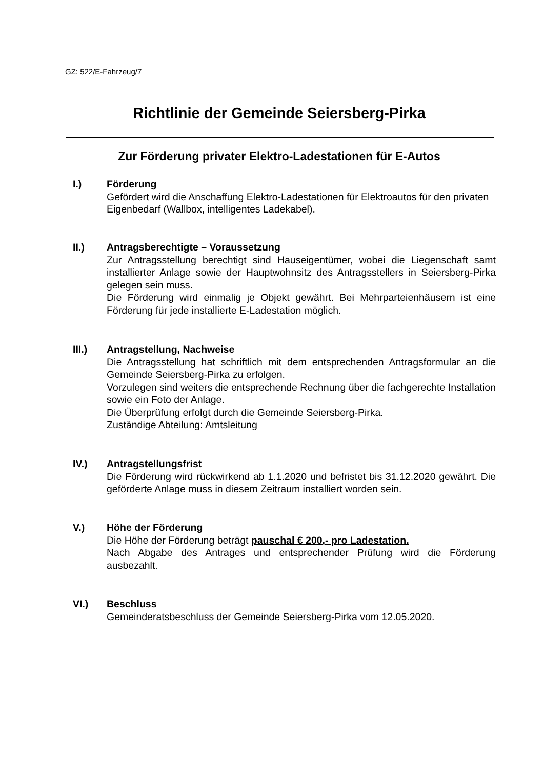GZ: 522/E-Fahrzeug/7
Richtlinie der Gemeinde Seiersberg-Pirka
Zur Förderung privater Elektro-Ladestationen für E-Autos
I.) Förderung
Gefördert wird die Anschaffung Elektro-Ladestationen für Elektroautos für den privaten Eigenbedarf (Wallbox, intelligentes Ladekabel).
II.) Antragsberechtigte – Voraussetzung
Zur Antragsstellung berechtigt sind Hauseigentümer, wobei die Liegenschaft samt installierter Anlage sowie der Hauptwohnsitz des Antragsstellers in Seiersberg-Pirka gelegen sein muss.
Die Förderung wird einmalig je Objekt gewährt. Bei Mehrparteienhäusern ist eine Förderung für jede installierte E-Ladestation möglich.
III.) Antragstellung, Nachweise
Die Antragsstellung hat schriftlich mit dem entsprechenden Antragsformular an die Gemeinde Seiersberg-Pirka zu erfolgen.
Vorzulegen sind weiters die entsprechende Rechnung über die fachgerechte Installation sowie ein Foto der Anlage.
Die Überprüfung erfolgt durch die Gemeinde Seiersberg-Pirka.
Zuständige Abteilung: Amtsleitung
IV.) Antragstellungsfrist
Die Förderung wird rückwirkend ab 1.1.2020 und befristet bis 31.12.2020 gewährt. Die geförderte Anlage muss in diesem Zeitraum installiert worden sein.
V.) Höhe der Förderung
Die Höhe der Förderung beträgt pauschal € 200,- pro Ladestation.
Nach Abgabe des Antrages und entsprechender Prüfung wird die Förderung ausbezahlt.
VI.) Beschluss
Gemeinderatsbeschluss der Gemeinde Seiersberg-Pirka vom 12.05.2020.